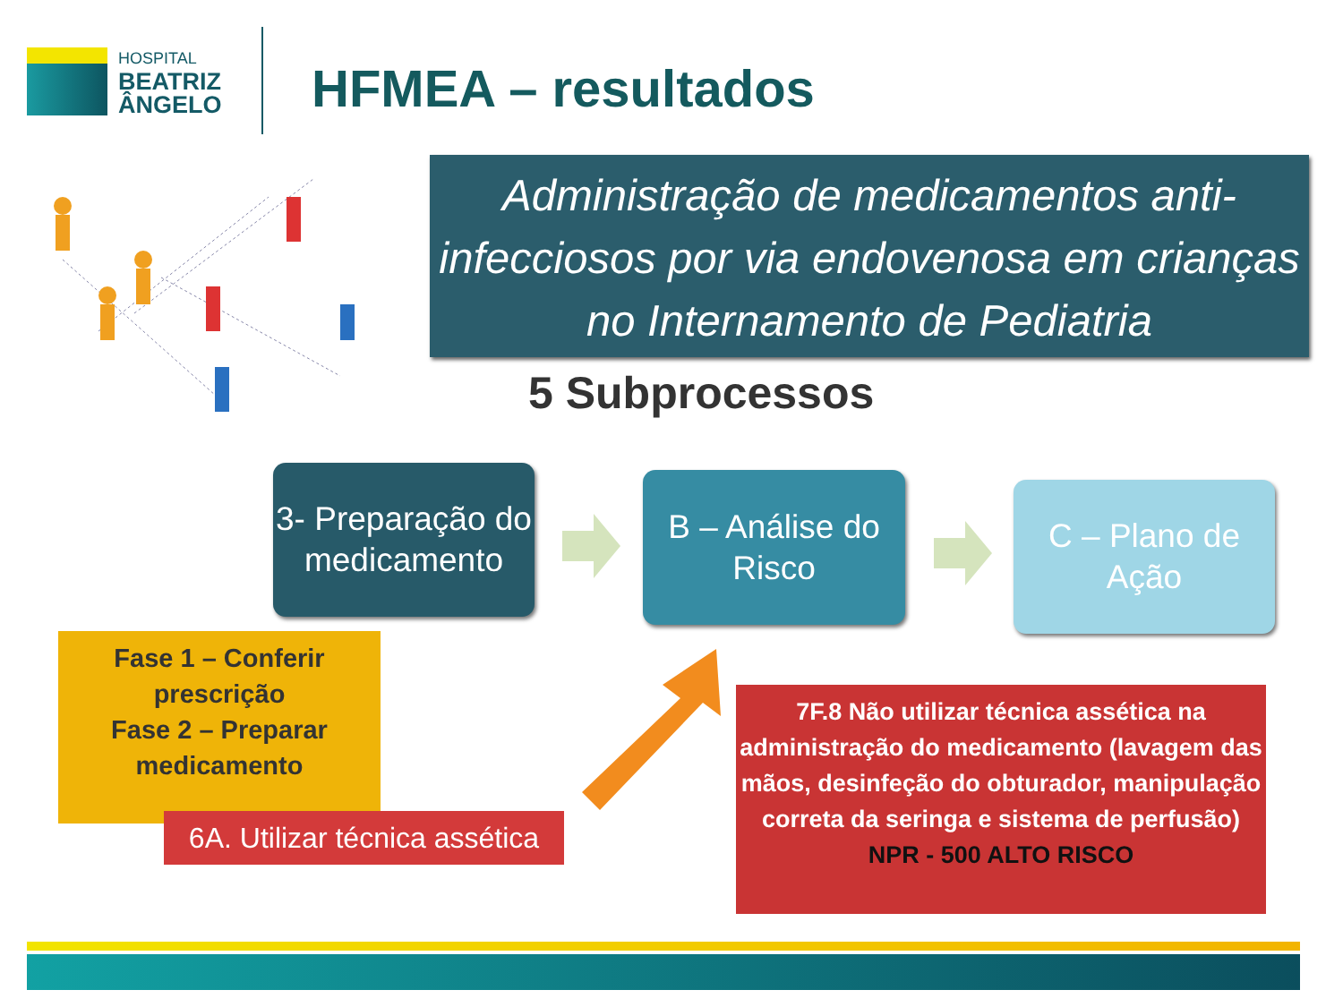HOSPITAL
BEATRIZ
ÂNGELO
HFMEA – resultados
Administração de medicamentos anti-infecciosos por via endovenosa em crianças no Internamento de Pediatria
5 Subprocessos
3- Preparação do medicamento
B – Análise do Risco
C – Plano de Ação
Fase 1 – Conferir prescrição
Fase 2 – Preparar medicamento
6A. Utilizar técnica assética
7F.8 Não utilizar técnica assética na administração do medicamento (lavagem das mãos, desinfeção do obturador, manipulação correta da seringa e sistema de perfusão)
NPR - 500 ALTO RISCO